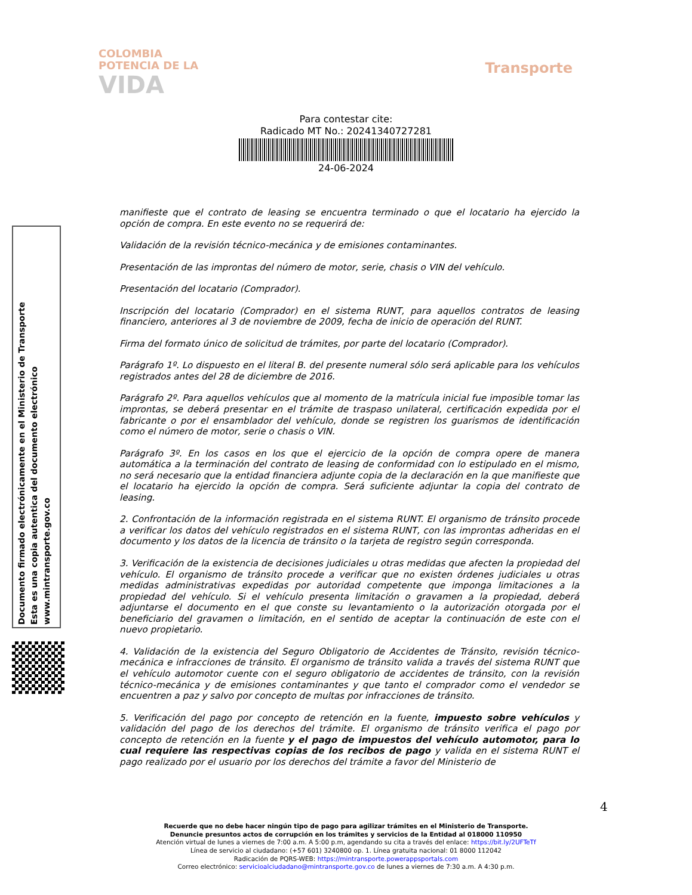COLOMBIA
POTENCIA DE LA
VIDA
Transporte
Para contestar cite:
Radicado MT No.: 20241340727281
24-06-2024
Documento firmado electrónicamente en el Ministerio de Transporte
Esta es una copia autentica del documento electrónico
www.mintransporte.gov.co
manifieste que el contrato de leasing se encuentra terminado o que el locatario ha ejercido la opción de compra. En este evento no se requerirá de:
Validación de la revisión técnico-mecánica y de emisiones contaminantes.
Presentación de las improntas del número de motor, serie, chasis o VIN del vehículo.
Presentación del locatario (Comprador).
Inscripción del locatario (Comprador) en el sistema RUNT, para aquellos contratos de leasing financiero, anteriores al 3 de noviembre de 2009, fecha de inicio de operación del RUNT.
Firma del formato único de solicitud de trámites, por parte del locatario (Comprador).
Parágrafo 1º. Lo dispuesto en el literal B. del presente numeral sólo será aplicable para los vehículos registrados antes del 28 de diciembre de 2016.
Parágrafo 2º. Para aquellos vehículos que al momento de la matrícula inicial fue imposible tomar las improntas, se deberá presentar en el trámite de traspaso unilateral, certificación expedida por el fabricante o por el ensamblador del vehículo, donde se registren los guarismos de identificación como el número de motor, serie o chasis o VIN.
Parágrafo 3º. En los casos en los que el ejercicio de la opción de compra opere de manera automática a la terminación del contrato de leasing de conformidad con lo estipulado en el mismo, no será necesario que la entidad financiera adjunte copia de la declaración en la que manifieste que el locatario ha ejercido la opción de compra. Será suficiente adjuntar la copia del contrato de leasing.
2. Confrontación de la información registrada en el sistema RUNT. El organismo de tránsito procede a verificar los datos del vehículo registrados en el sistema RUNT, con las improntas adheridas en el documento y los datos de la licencia de tránsito o la tarjeta de registro según corresponda.
3. Verificación de la existencia de decisiones judiciales u otras medidas que afecten la propiedad del vehículo. El organismo de tránsito procede a verificar que no existen órdenes judiciales u otras medidas administrativas expedidas por autoridad competente que imponga limitaciones a la propiedad del vehículo. Si el vehículo presenta limitación o gravamen a la propiedad, deberá adjuntarse el documento en el que conste su levantamiento o la autorización otorgada por el beneficiario del gravamen o limitación, en el sentido de aceptar la continuación de este con el nuevo propietario.
4. Validación de la existencia del Seguro Obligatorio de Accidentes de Tránsito, revisión técnico-mecánica e infracciones de tránsito. El organismo de tránsito valida a través del sistema RUNT que el vehículo automotor cuente con el seguro obligatorio de accidentes de tránsito, con la revisión técnico-mecánica y de emisiones contaminantes y que tanto el comprador como el vendedor se encuentren a paz y salvo por concepto de multas por infracciones de tránsito.
5. Verificación del pago por concepto de retención en la fuente, impuesto sobre vehículos y validación del pago de los derechos del trámite. El organismo de tránsito verifica el pago por concepto de retención en la fuente y el pago de impuestos del vehículo automotor, para lo cual requiere las respectivas copias de los recibos de pago y valida en el sistema RUNT el pago realizado por el usuario por los derechos del trámite a favor del Ministerio de
4
Recuerde que no debe hacer ningún tipo de pago para agilizar trámites en el Ministerio de Transporte.
Denuncie presuntos actos de corrupción en los trámites y servicios de la Entidad al 018000 110950
Atención virtual de lunes a viernes de 7:00 a.m. A 5:00 p.m, agendando su cita a través del enlace: https://bit.ly/2UFTeTf
Línea de servicio al ciudadano: (+57 601) 3240800 op. 1. Línea gratuita nacional: 01 8000 112042
Radicación de PQRS-WEB: https://mintransporte.powerappsportals.com
Correo electrónico: servicioalciudadano@mintransporte.gov.co de lunes a viernes de 7:30 a.m. A 4:30 p.m.